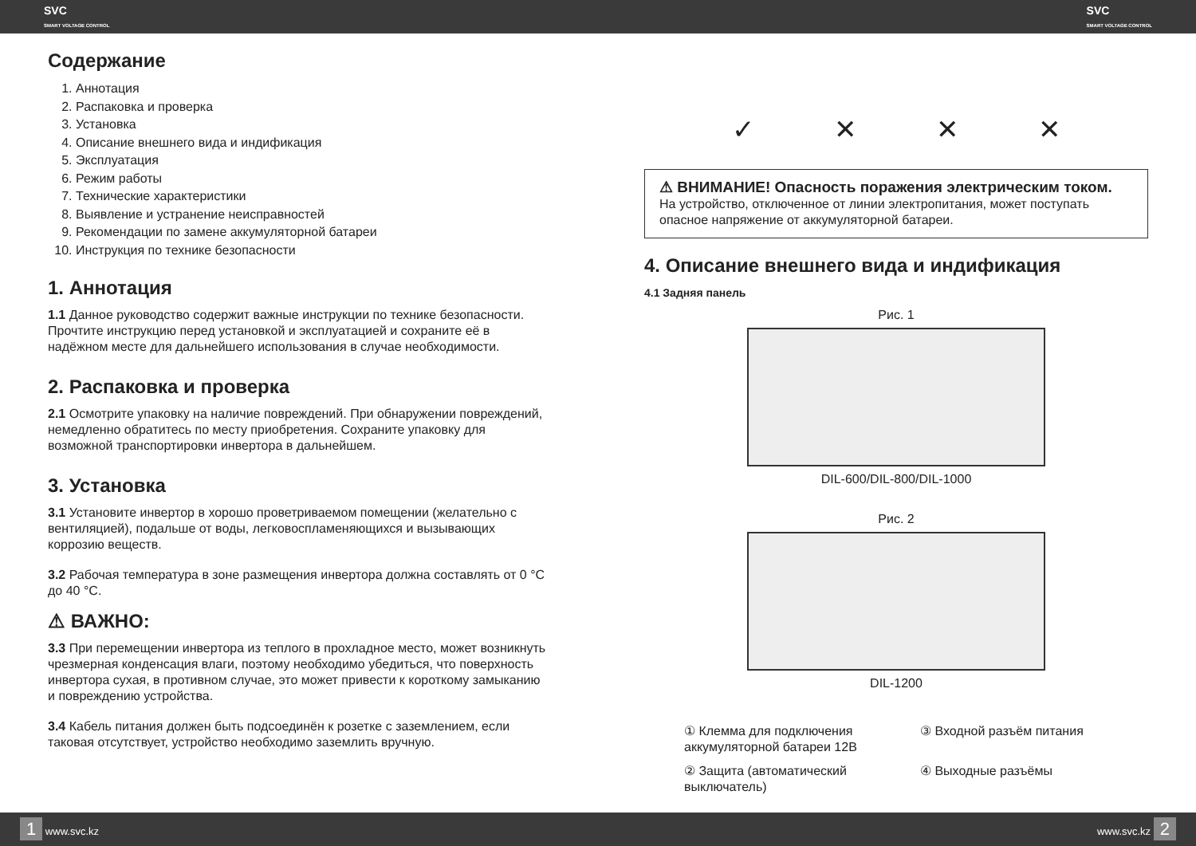SVC
SMART VOLTAGE CONTROL SVC
SMART VOLTAGE CONTROL
Содержание
1. Аннотация
2. Распаковка и проверка
3. Установка
4. Описание внешнего вида и индификация
5. Эксплуатация
6. Режим работы
7. Технические характеристики
8. Выявление и устранение неисправностей
9. Рекомендации по замене аккумуляторной батареи
10. Инструкция по технике безопасности
1. Аннотация
1.1 Данное руководство содержит важные инструкции по технике безопасности. Прочтите инструкцию перед установкой и эксплуатацией и сохраните её в надёжном месте для дальнейшего использования в случае необходимости.
2. Распаковка и проверка
2.1 Осмотрите упаковку на наличие повреждений. При обнаружении повреждений, немедленно обратитесь по месту приобретения. Сохраните упаковку для возможной транспортировки инвертора в дальнейшем.
3. Установка
3.1 Установите инвертор в хорошо проветриваемом помещении (желательно с вентиляцией), подальше от воды, легковоспламеняющихся и вызывающих коррозию веществ.
3.2 Рабочая температура в зоне размещения инвертора должна составлять от 0 °С до 40 °С.
⚠ ВАЖНО:
3.3 При перемещении инвертора из теплого в прохладное место, может возникнуть чрезмерная конденсация влаги, поэтому необходимо убедиться, что поверхность инвертора сухая, в противном случае, это может привести к короткому замыканию и повреждению устройства.
3.4 Кабель питания должен быть подсоединён к розетке с заземлением, если таковая отсутствует, устройство необходимо заземлить вручную.
✓ ✕ ✕ ✕
⚠ ВНИМАНИЕ! Опасность поражения электрическим током.
На устройство, отключенное от линии электропитания, может поступать опасное напряжение от аккумуляторной батареи.
4. Описание внешнего вида и индификация
4.1 Задняя панель
Рис. 1
DIL-600/DIL-800/DIL-1000
Рис. 2
DIL-1200
① Клемма для подключения аккумуляторной батареи 12В
③ Входной разъём питания
② Защита (автоматический выключатель)
④ Выходные разъёмы
1 www.svc.kz www.svc.kz 2